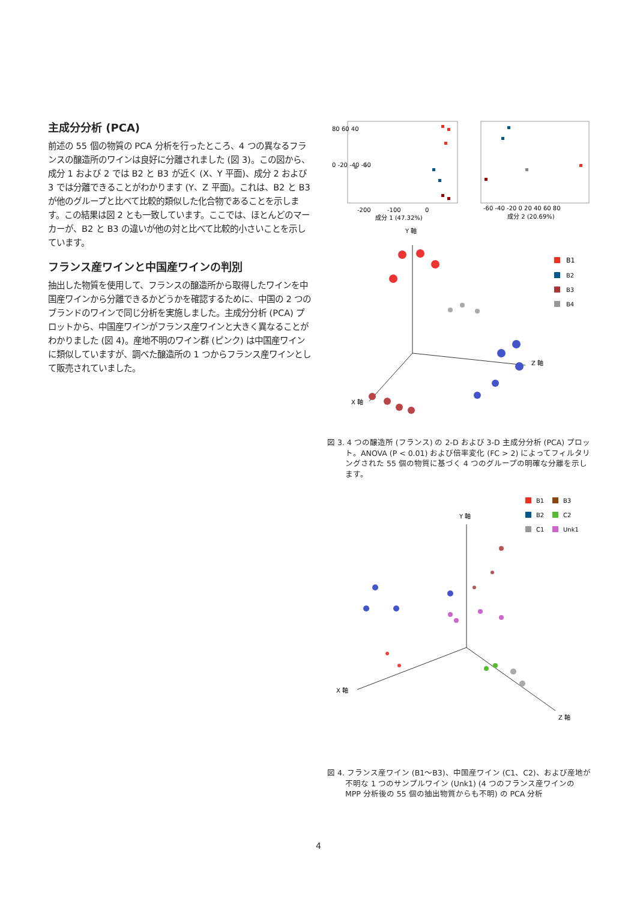主成分分析 (PCA)
前述の 55 個の物質の PCA 分析を行ったところ、4 つの異なるフランスの醸造所のワインは良好に分離されました (図 3)。この図から、成分 1 および 2 では B2 と B3 が近く (X、Y 平面)、成分 2 および 3 では分離できることがわかります (Y、Z 平面)。これは、B2 と B3 が他のグループと比べて比較的類似した化合物であることを示します。この結果は図 2 とも一致しています。ここでは、ほとんどのマーカーが、B2 と B3 の違いが他の対と比べて比較的小さいことを示しています。
フランス産ワインと中国産ワインの判別
抽出した物質を使用して、フランスの醸造所から取得したワインを中国産ワインから分離できるかどうかを確認するために、中国の 2 つのブランドのワインで同じ分析を実施しました。主成分分析 (PCA) プロットから、中国産ワインがフランス産ワインと大きく異なることがわかりました (図 4)。産地不明のワイン群 (ピンク) は中国産ワインに類似していますが、調べた醸造所の 1 つからフランス産ワインとして販売されていました。
80 60 40
0 -20 -40 -60
-200
-100
0
成分 1 (47.32%)
-60 -40 -20 0 20 40 60 80
成分 2 (20.69%)
Y 軸
X 軸
Z 軸
B1
B2
B3
B4
図 3. 4 つの醸造所 (フランス) の 2-D および 3-D 主成分分析 (PCA) プロット。ANOVA (P < 0.01) および倍率変化 (FC > 2) によってフィルタリングされた 55 個の物質に基づく 4 つのグループの明確な分離を示します。
B1
B3
B2
C2
C1
Unk1
Y 軸
X 軸
Z 軸
図 4. フランス産ワイン (B1～B3)、中国産ワイン (C1、C2)、および産地が不明な 1 つのサンプルワイン (Unk1) (4 つのフランス産ワインの MPP 分析後の 55 個の抽出物質からも不明) の PCA 分析
4